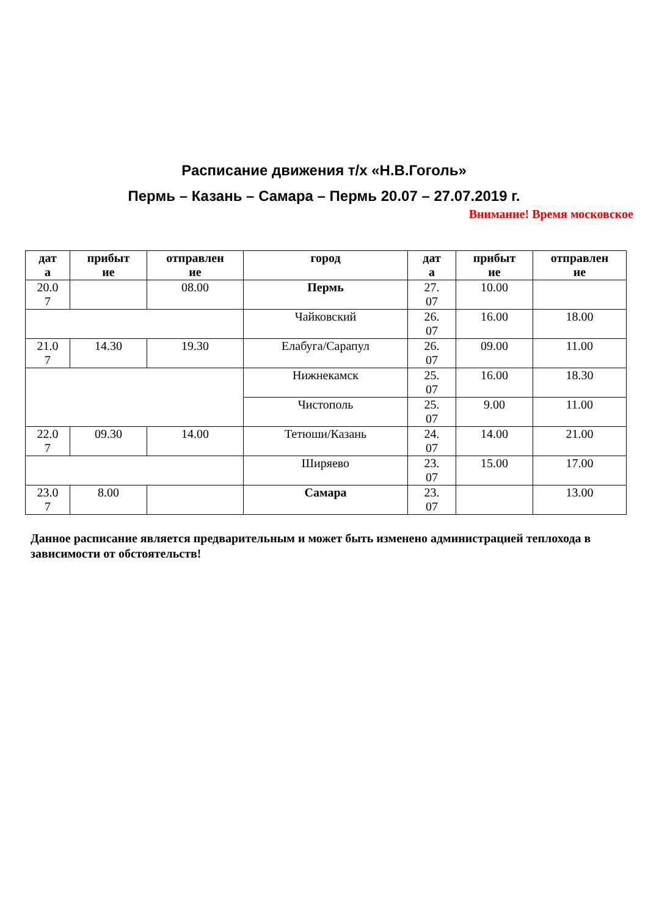Расписание движения т/х «Н.В.Гоголь»
Пермь – Казань – Самара – Пермь 20.07 – 27.07.2019 г.
Внимание! Время московское
| дат а | прибыт ие | отправлен ие | город | дат а | прибыт ие | отправлен ие |
| --- | --- | --- | --- | --- | --- | --- |
| 20.0 7 | | 08.00 | Пермь | 27. 07 | 10.00 | |
| | | | Чайковский | 26. 07 | 16.00 | 18.00 |
| 21.0 7 | 14.30 | 19.30 | Елабуга/Сарапул | 26. 07 | 09.00 | 11.00 |
| | | | Нижнекамск | 25. 07 | 16.00 | 18.30 |
| | | | Чистополь | 25. 07 | 9.00 | 11.00 |
| 22.0 7 | 09.30 | 14.00 | Тетюши/Казань | 24. 07 | 14.00 | 21.00 |
| | | | Ширяево | 23. 07 | 15.00 | 17.00 |
| 23.0 7 | 8.00 | | Самара | 23. 07 | | 13.00 |
Данное расписание является предварительным и может быть изменено администрацией теплохода в зависимости от обстоятельств!